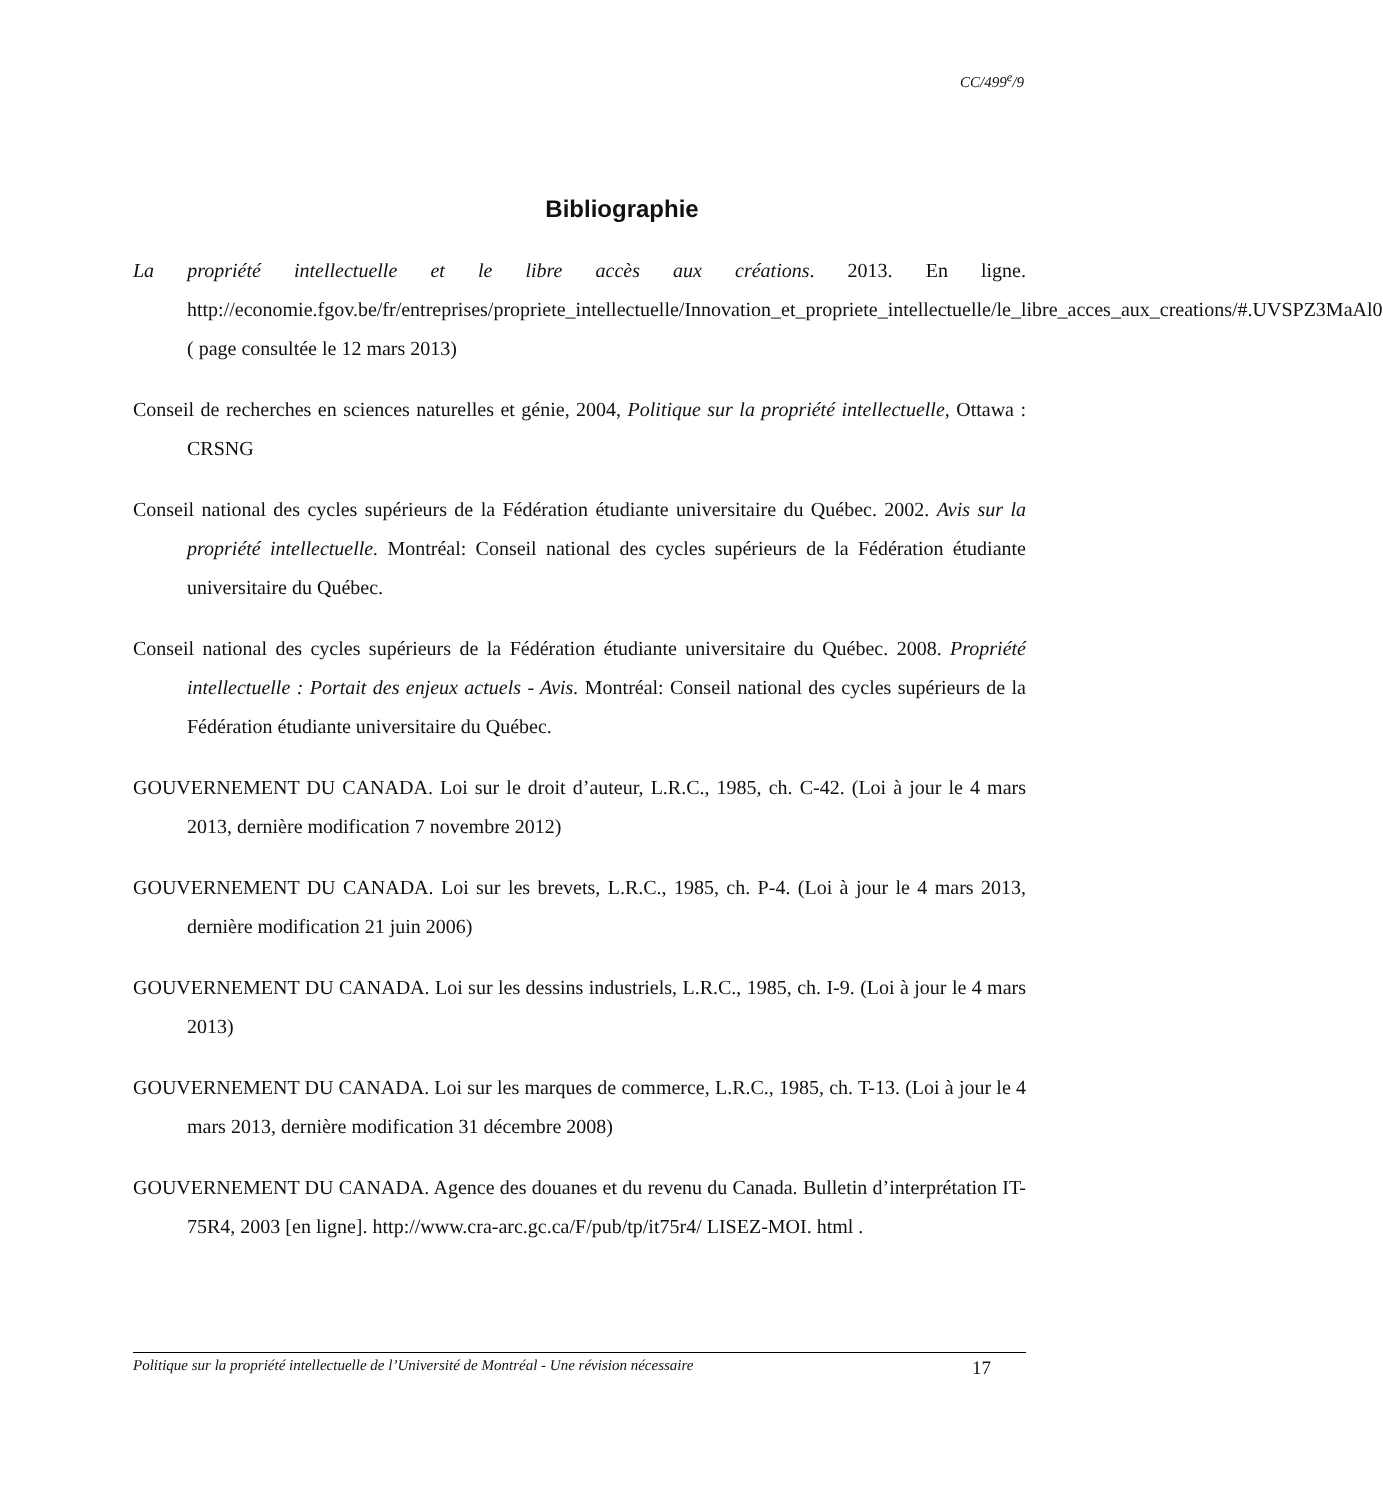CC/499<sup>e</sup>/9
Bibliographie
La propriété intellectuelle et le libre accès aux créations. 2013. En ligne. http://economie.fgov.be/fr/entreprises/propriete_intellectuelle/Innovation_et_propriete_intellectuelle/le_libre_acces_aux_creations/#.UVSPZ3MaAl0 ( page consultée le 12 mars 2013)
Conseil de recherches en sciences naturelles et génie, 2004, Politique sur la propriété intellectuelle, Ottawa : CRSNG
Conseil national des cycles supérieurs de la Fédération étudiante universitaire du Québec. 2002. Avis sur la propriété intellectuelle. Montréal: Conseil national des cycles supérieurs de la Fédération étudiante universitaire du Québec.
Conseil national des cycles supérieurs de la Fédération étudiante universitaire du Québec. 2008. Propriété intellectuelle : Portait des enjeux actuels - Avis. Montréal: Conseil national des cycles supérieurs de la Fédération étudiante universitaire du Québec.
GOUVERNEMENT DU CANADA. Loi sur le droit d’auteur, L.R.C., 1985, ch. C-42. (Loi à jour le 4 mars 2013, dernière modification 7 novembre 2012)
GOUVERNEMENT DU CANADA. Loi sur les brevets, L.R.C., 1985, ch. P-4. (Loi à jour le 4 mars 2013, dernière modification 21 juin 2006)
GOUVERNEMENT DU CANADA. Loi sur les dessins industriels, L.R.C., 1985, ch. I-9. (Loi à jour le 4 mars 2013)
GOUVERNEMENT DU CANADA. Loi sur les marques de commerce, L.R.C., 1985, ch. T-13. (Loi à jour le 4 mars 2013, dernière modification 31 décembre 2008)
GOUVERNEMENT DU CANADA. Agence des douanes et du revenu du Canada. Bulletin d’interprétation IT-75R4, 2003 [en ligne]. http://www.cra-arc.gc.ca/F/pub/tp/it75r4/ LISEZ-MOI. html .
Politique sur la propriété intellectuelle de l’Université de Montréal - Une révision nécessaire 17